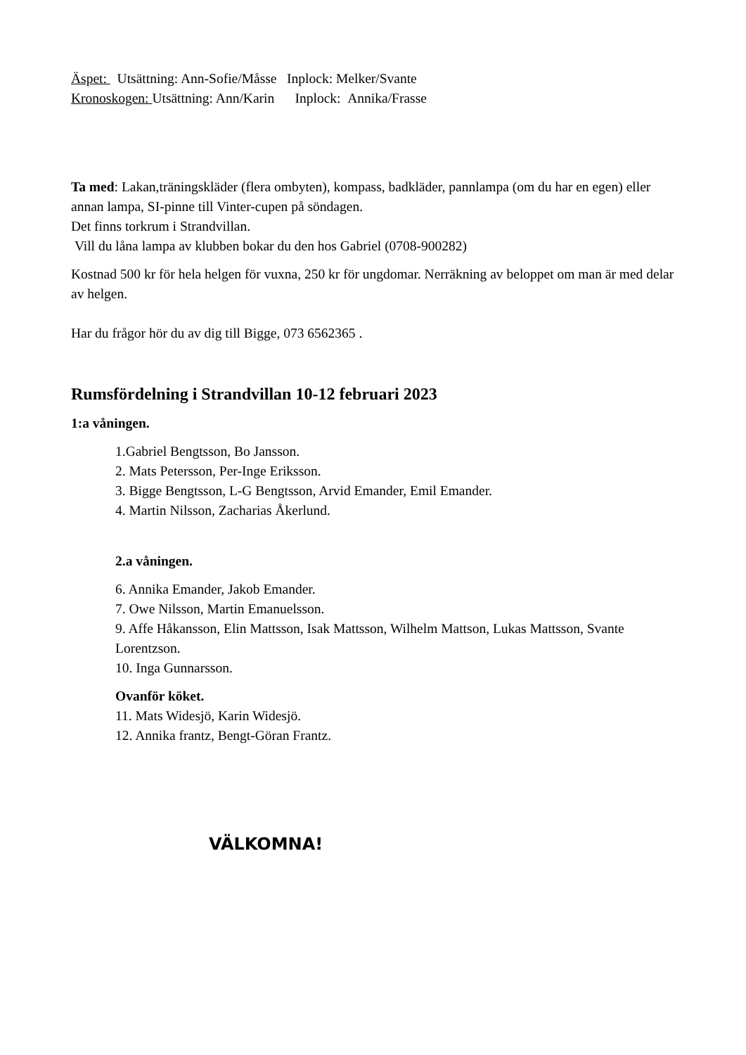Äspet: Utsättning: Ann-Sofie/Måsse Inplock: Melker/Svante
Kronoskogen: Utsättning: Ann/Karin Inplock: Annika/Frasse
Ta med: Lakan,träningskläder (flera ombyten), kompass, badkläder, pannlampa (om du har en egen) eller annan lampa, SI-pinne till Vinter-cupen på söndagen.
Det finns torkrum i Strandvillan.
Vill du låna lampa av klubben bokar du den hos Gabriel (0708-900282)
Kostnad 500 kr för hela helgen för vuxna, 250 kr för ungdomar. Nerräkning av beloppet om man är med delar av helgen.
Har du frågor hör du av dig till Bigge, 073 6562365 .
Rumsfördelning i Strandvillan 10-12 februari 2023
1:a våningen.
1.Gabriel Bengtsson, Bo Jansson.
2. Mats Petersson, Per-Inge Eriksson.
3. Bigge Bengtsson, L-G Bengtsson, Arvid Emander, Emil Emander.
4. Martin Nilsson, Zacharias Åkerlund.
2.a våningen.
6. Annika Emander, Jakob Emander.
7. Owe Nilsson, Martin Emanuelsson.
9. Affe Håkansson, Elin Mattsson, Isak Mattsson, Wilhelm Mattson, Lukas Mattsson, Svante Lorentzson.
10. Inga Gunnarsson.
Ovanför köket.
11. Mats Widesjö, Karin Widesjö.
12. Annika frantz, Bengt-Göran Frantz.
VÄLKOMNA!